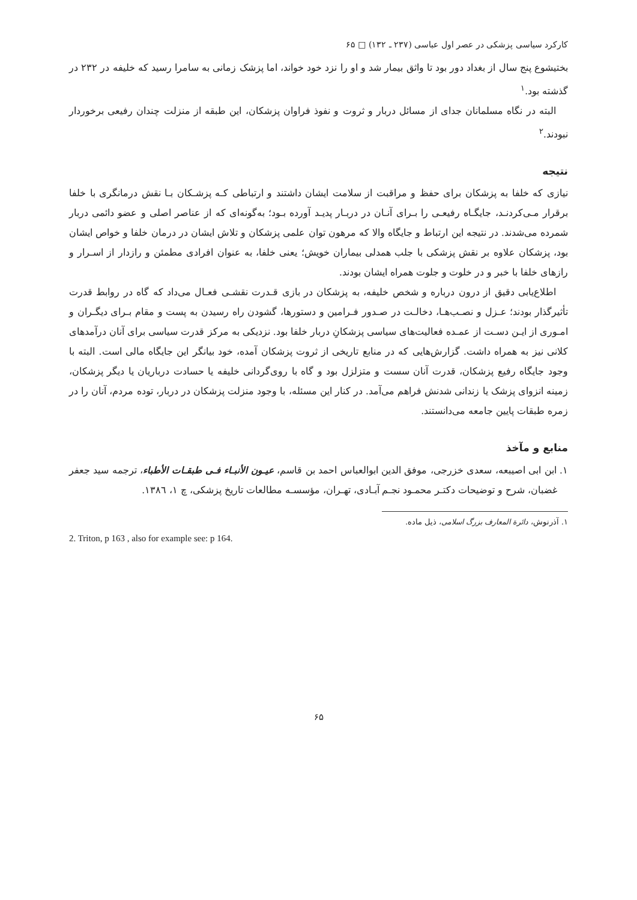کارکرد سیاسی پزشکی در عصر اول عباسی (۲۳۷ ـ ۱۳۲) □ ۶۵
بختیشوع پنج سال از بغداد دور بود تا واثق بیمار شد و او را نزد خود خواند، اما پزشک زمانی به سامرا رسید که خلیفه در ۲۳۲ در گذشته بود.<sup>۱</sup>
البته در نگاه مسلمانان جدای از مسائل دربار و ثروت و نفوذ فراوان پزشکان، این طبقه از منزلت چندان رفیعی برخوردار نبودند.<sup>۲</sup>
نتیجه
نیازی که خلفا به پزشکان برای حفظ و مراقبت از سلامت ایشان داشتند و ارتباطی کـه پزشـکان بـا نقش درمانگری با خلفا برقرار مـی‌کردنـد، جایگـاه رفیعـی را بـرای آنـان در دربـار پدیـد آورده بـود؛ به‌گونه‌ای که از عناصر اصلی و عضو دائمی دربار شمرده می‌شدند. در نتیجه این ارتباط و جایگاه والا که مرهون توان علمی پزشکان و تلاش ایشان در درمان خلفا و خواص ایشان بود، پزشکان علاوه بر نقش پزشکی با جلب همدلی بیماران خویش؛ یعنی خلفا، به عنوان افرادی مطمئن و رازدار از اسـرار و رازهای خلفا با خبر و در خلوت و جلوت همراه ایشان بودند.
اطلاع‌یابی دقیق از درون درباره و شخص خلیفه، به پزشکان در بازی قـدرت نقشـی فعـال می‌داد که گاه در روابط قدرت تأثیرگذار بودند؛ عـزل و نصـب‌هـا، دخالـت در صـدور فـرامین و دستورها، گشودن راه رسیدن به پست و مقام بـرای دیگـران و امـوری از ایـن دسـت از عمـده فعالیت‌های سیاسی پزشکانِ دربار خلفا بود. نزدیکی به مرکز قدرت سیاسی برای آنان درآمدهای کلانی نیز به همراه داشت. گزارش‌هایی که در منابع تاریخی از ثروت پزشکان آمده، خود بیانگر این جایگاه مالی است. البته با وجود جایگاه رفیع پزشکان، قدرت آنان سست و متزلزل بود و گاه با روی‌گردانی خلیفه یا حسادت درباریان یا دیگر پزشکان، زمینه انزوای پزشک یا زندانی شدنش فراهم می‌آمد. در کنار این مسئله، با وجود منزلت پزشکان در دربار، توده مردم، آنان را در زمره طبقات پایین جامعه می‌دانستند.
منابع و مآخذ
۱. ابن ابی اصیبعه، سعدی خزرجی، موفق الدین ابوالعباس احمد بن قاسم، عیـون الأنبـاء فـی طبقـات الأطباء، ترجمه سید جعفر غضبان، شرح و توضیحات دکتـر محمـود نجـم آبـادی، تهـران، مؤسسـه مطالعات تاریخ پزشکی، چ ۱، ۱۳۸٦.
۱. آذرنوش، دائرة المعارف بزرگ اسلامی، ذیل ماده.
2. Triton, p 163 , also for example see: p 164.
۶۵